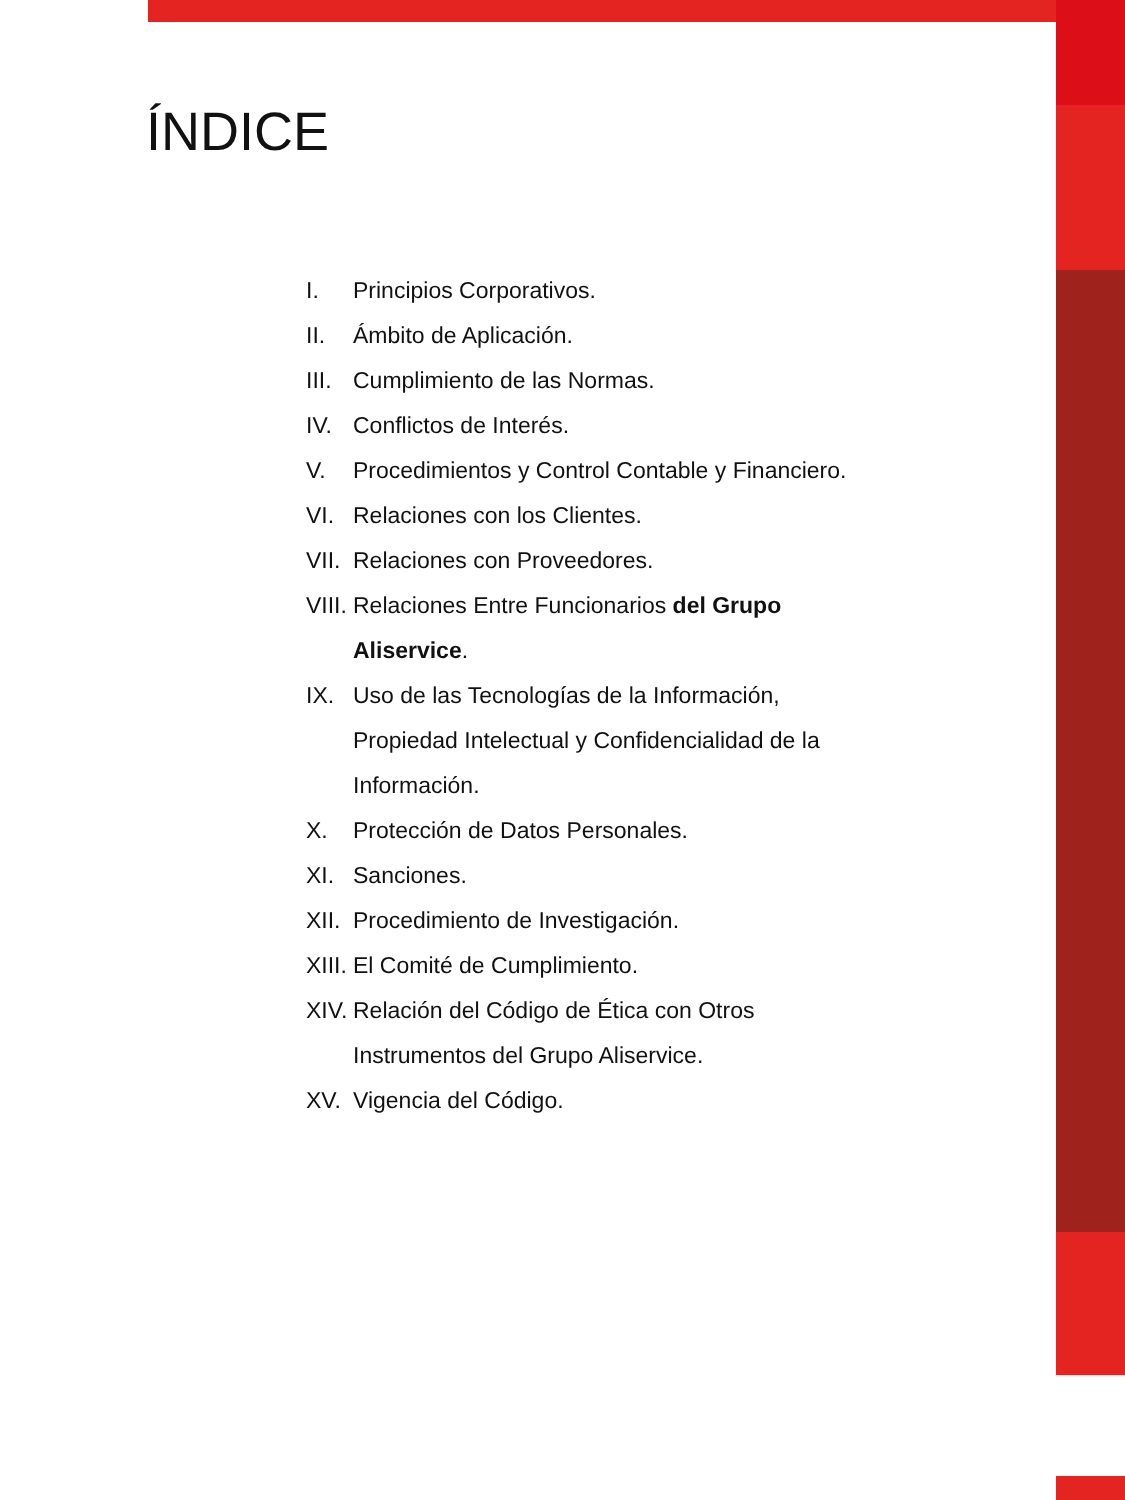ÍNDICE
I. Principios Corporativos.
II. Ámbito de Aplicación.
III. Cumplimiento de las Normas.
IV. Conflictos de Interés.
V. Procedimientos y Control Contable y Financiero.
VI. Relaciones con los Clientes.
VII. Relaciones con Proveedores.
VIII. Relaciones Entre Funcionarios del Grupo Aliservice.
IX. Uso de las Tecnologías de la Información, Propiedad Intelectual y Confidencialidad de la Información.
X. Protección de Datos Personales.
XI. Sanciones.
XII. Procedimiento de Investigación.
XIII. El Comité de Cumplimiento.
XIV. Relación del Código de Ética con Otros Instrumentos del Grupo Aliservice.
XV. Vigencia del Código.